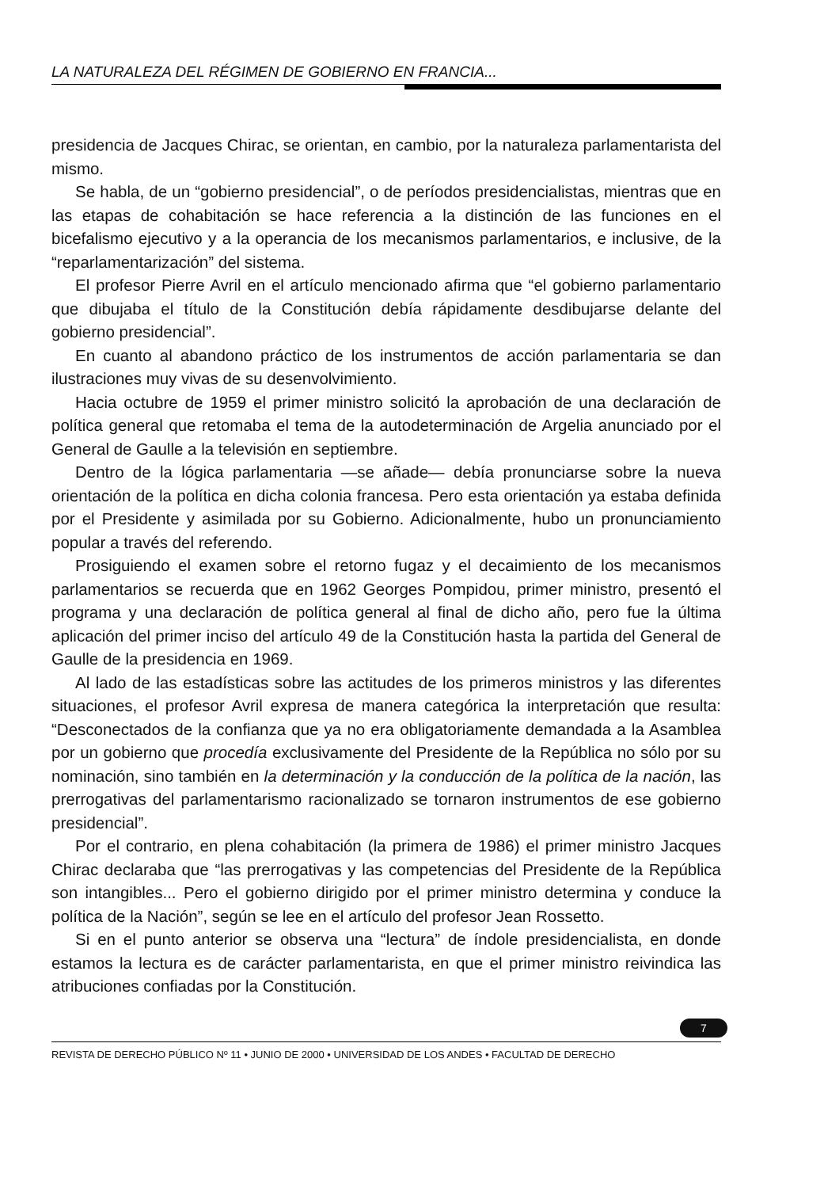LA NATURALEZA DEL RÉGIMEN DE GOBIERNO EN FRANCIA...
presidencia de Jacques Chirac, se orientan, en cambio, por la naturaleza parlamentarista del mismo.
Se habla, de un “gobierno presidencial”, o de períodos presidencialistas, mientras que en las etapas de cohabitación se hace referencia a la distinción de las funciones en el bicefalismo ejecutivo y a la operancia de los mecanismos parlamentarios, e inclusive, de la “reparlamentarización” del sistema.
El profesor Pierre Avril en el artículo mencionado afirma que “el gobierno parlamentario que dibujaba el título de la Constitución debía rápidamente desdibujarse delante del gobierno presidencial”.
En cuanto al abandono práctico de los instrumentos de acción parlamentaria se dan ilustraciones muy vivas de su desenvolvimiento.
Hacia octubre de 1959 el primer ministro solicitó la aprobación de una declaración de política general que retomaba el tema de la autodeterminación de Argelia anunciado por el General de Gaulle a la televisión en septiembre.
Dentro de la lógica parlamentaria —se añade— debía pronunciarse sobre la nueva orientación de la política en dicha colonia francesa. Pero esta orientación ya estaba definida por el Presidente y asimilada por su Gobierno. Adicionalmente, hubo un pronunciamiento popular a través del referendo.
Prosiguiendo el examen sobre el retorno fugaz y el decaimiento de los mecanismos parlamentarios se recuerda que en 1962 Georges Pompidou, primer ministro, presentó el programa y una declaración de política general al final de dicho año, pero fue la última aplicación del primer inciso del artículo 49 de la Constitución hasta la partida del General de Gaulle de la presidencia en 1969.
Al lado de las estadísticas sobre las actitudes de los primeros ministros y las diferentes situaciones, el profesor Avril expresa de manera categórica la interpretación que resulta: “Desconectados de la confianza que ya no era obligatoriamente demandada a la Asamblea por un gobierno que procedía exclusivamente del Presidente de la República no sólo por su nominación, sino también en la determinación y la conducción de la política de la nación, las prerrogativas del parlamentarismo racionalizado se tornaron instrumentos de ese gobierno presidencial”.
Por el contrario, en plena cohabitación (la primera de 1986) el primer ministro Jacques Chirac declaraba que “las prerrogativas y las competencias del Presidente de la República son intangibles... Pero el gobierno dirigido por el primer ministro determina y conduce la política de la Nación”, según se lee en el artículo del profesor Jean Rossetto.
Si en el punto anterior se observa una “lectura” de índole presidencialista, en donde estamos la lectura es de carácter parlamentarista, en que el primer ministro reivindica las atribuciones confiadas por la Constitución.
7
REVISTA DE DERECHO PÚBLICO Nº 11 • JUNIO DE 2000 • UNIVERSIDAD DE LOS ANDES • FACULTAD DE DERECHO